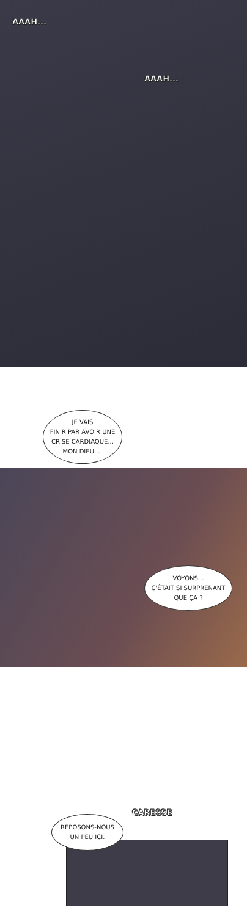AAAH...
AAAH...
JE VAIS
FINIR PAR AVOIR UNE
CRISE CARDIAQUE...
MON DIEU...!
VOYONS...
C'ÉTAIT SI SURPRENANT
QUE ÇA ?
REPOSONS-NOUS
UN PEU ICI.
CARESSE